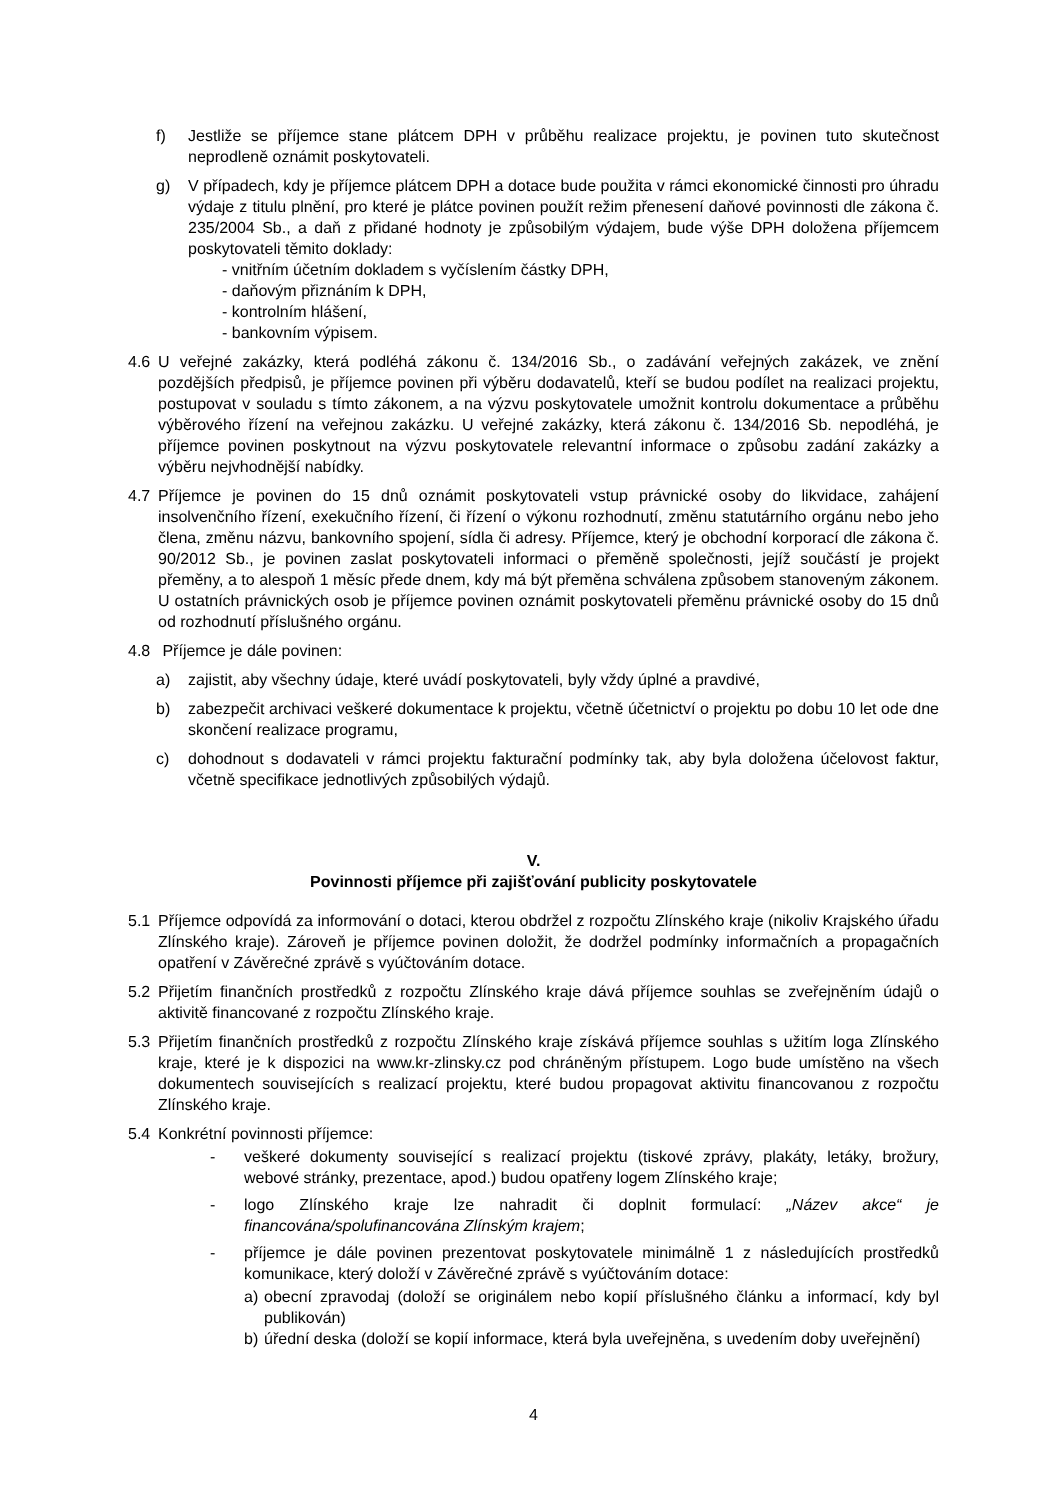f) Jestliže se příjemce stane plátcem DPH v průběhu realizace projektu, je povinen tuto skutečnost neprodleně oznámit poskytovateli.
g) V případech, kdy je příjemce plátcem DPH a dotace bude použita v rámci ekonomické činnosti pro úhradu výdaje z titulu plnění, pro které je plátce povinen použít režim přenesení daňové povinnosti dle zákona č. 235/2004 Sb., a daň z přidané hodnoty je způsobilým výdajem, bude výše DPH doložena příjemcem poskytovateli těmito doklady:
- vnitřním účetním dokladem s vyčíslením částky DPH,
- daňovým přiznáním k DPH,
- kontrolním hlášení,
- bankovním výpisem.
4.6 U veřejné zakázky, která podléhá zákonu č. 134/2016 Sb., o zadávání veřejných zakázek, ve znění pozdějších předpisů, je příjemce povinen při výběru dodavatelů, kteří se budou podílet na realizaci projektu, postupovat v souladu s tímto zákonem, a na výzvu poskytovatele umožnit kontrolu dokumentace a průběhu výběrového řízení na veřejnou zakázku. U veřejné zakázky, která zákonu č. 134/2016 Sb. nepodléhá, je příjemce povinen poskytnout na výzvu poskytovatele relevantní informace o způsobu zadání zakázky a výběru nejvhodnější nabídky.
4.7 Příjemce je povinen do 15 dnů oznámit poskytovateli vstup právnické osoby do likvidace, zahájení insolvenčního řízení, exekučního řízení, či řízení o výkonu rozhodnutí, změnu statutárního orgánu nebo jeho člena, změnu názvu, bankovního spojení, sídla či adresy. Příjemce, který je obchodní korporací dle zákona č. 90/2012 Sb., je povinen zaslat poskytovateli informaci o přeměně společnosti, jejíž součástí je projekt přeměny, a to alespoň 1 měsíc přede dnem, kdy má být přeměna schválena způsobem stanoveným zákonem. U ostatních právnických osob je příjemce povinen oznámit poskytovateli přeměnu právnické osoby do 15 dnů od rozhodnutí příslušného orgánu.
4.8 Příjemce je dále povinen:
a) zajistit, aby všechny údaje, které uvádí poskytovateli, byly vždy úplné a pravdivé,
b) zabezpečit archivaci veškeré dokumentace k projektu, včetně účetnictví o projektu po dobu 10 let ode dne skončení realizace programu,
c) dohodnout s dodavateli v rámci projektu fakturační podmínky tak, aby byla doložena účelovost faktur, včetně specifikace jednotlivých způsobilých výdajů.
V.
Povinnosti příjemce při zajišťování publicity poskytovatele
5.1 Příjemce odpovídá za informování o dotaci, kterou obdržel z rozpočtu Zlínského kraje (nikoliv Krajského úřadu Zlínského kraje). Zároveň je příjemce povinen doložit, že dodržel podmínky informačních a propagačních opatření v Závěrečné zprávě s vyúčtováním dotace.
5.2 Přijetím finančních prostředků z rozpočtu Zlínského kraje dává příjemce souhlas se zveřejněním údajů o aktivitě financované z rozpočtu Zlínského kraje.
5.3 Přijetím finančních prostředků z rozpočtu Zlínského kraje získává příjemce souhlas s užitím loga Zlínského kraje, které je k dispozici na www.kr-zlinsky.cz pod chráněným přístupem. Logo bude umístěno na všech dokumentech souvisejících s realizací projektu, které budou propagovat aktivitu financovanou z rozpočtu Zlínského kraje.
5.4 Konkrétní povinnosti příjemce:
- veškeré dokumenty související s realizací projektu (tiskové zprávy, plakáty, letáky, brožury, webové stránky, prezentace, apod.) budou opatřeny logem Zlínského kraje;
- logo Zlínského kraje lze nahradit či doplnit formulací: „Název akce“ je financována/spolufinancována Zlínským krajem;
- příjemce je dále povinen prezentovat poskytovatele minimálně 1 z následujících prostředků komunikace, který doloží v Závěrečné zprávě s vyúčtováním dotace:
a) obecní zpravodaj (doloží se originálem nebo kopií příslušného článku a informací, kdy byl publikován)
b) úřední deska (doloží se kopií informace, která byla uveřejněna, s uvedením doby uveřejnění)
4